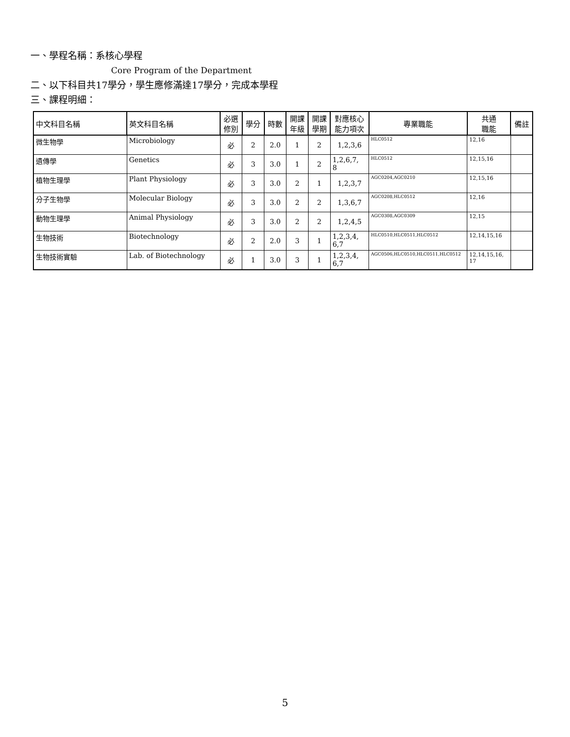一、學程名稱：系核心學程
Core Program of the Department
二、以下科目共17學分，學生應修滿達17學分，完成本學程
三、課程明細：
| 中文科目名稱 | 英文科目名稱 | 必選 修別 | 學分 | 時數 | 開課 年級 | 開課 學期 | 對應核心 能力項次 | 專業職能 | 共通 職能 | 備註 |
| --- | --- | --- | --- | --- | --- | --- | --- | --- | --- | --- |
| 微生物學 | Microbiology | 必 | 2 | 2.0 | 1 | 2 | 1,2,3,6 | HLC0512 | 12,16 | |
| 遺傳學 | Genetics | 必 | 3 | 3.0 | 1 | 2 | 1,2,6,7, 8 | HLC0512 | 12,15,16 | |
| 植物生理學 | Plant Physiology | 必 | 3 | 3.0 | 2 | 1 | 1,2,3,7 | AGC0204,AGC0210 | 12,15,16 | |
| 分子生物學 | Molecular Biology | 必 | 3 | 3.0 | 2 | 2 | 1,3,6,7 | AGC0208,HLC0512 | 12,16 | |
| 動物生理學 | Animal Physiology | 必 | 3 | 3.0 | 2 | 2 | 1,2,4,5 | AGC0308,AGC0309 | 12,15 | |
| 生物技術 | Biotechnology | 必 | 2 | 2.0 | 3 | 1 | 1,2,3,4, 6,7 | HLC0510,HLC0511,HLC0512 | 12,14,15,16 | |
| 生物技術實驗 | Lab. of Biotechnology | 必 | 1 | 3.0 | 3 | 1 | 1,2,3,4, 6,7 | AGC0506,HLC0510,HLC0511,HLC0512 | 12,14,15,16, 17 | |
5